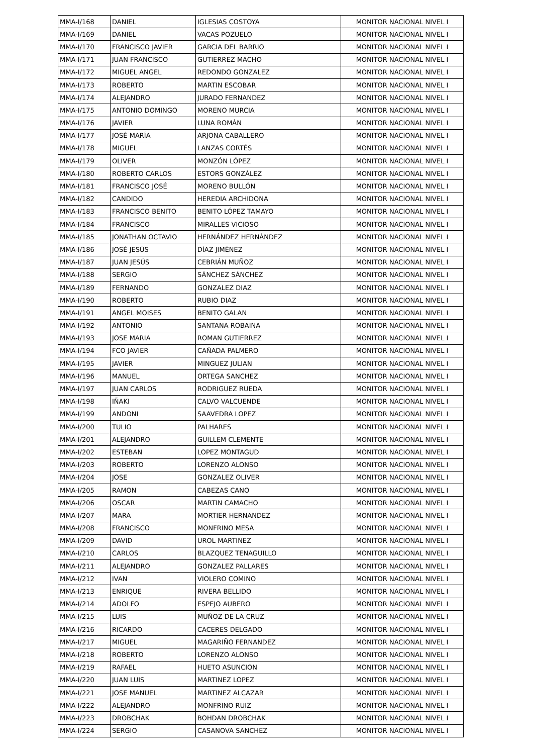| MMA-I/168 | DANIEL | IGLESIAS COSTOYA | MONITOR NACIONAL NIVEL I |
| MMA-I/169 | DANIEL | VACAS POZUELO | MONITOR NACIONAL NIVEL I |
| MMA-I/170 | FRANCISCO JAVIER | GARCIA DEL BARRIO | MONITOR NACIONAL NIVEL I |
| MMA-I/171 | JUAN FRANCISCO | GUTIERREZ MACHO | MONITOR NACIONAL NIVEL I |
| MMA-I/172 | MIGUEL ANGEL | REDONDO GONZALEZ | MONITOR NACIONAL NIVEL I |
| MMA-I/173 | ROBERTO | MARTIN ESCOBAR | MONITOR NACIONAL NIVEL I |
| MMA-I/174 | ALEJANDRO | JURADO FERNANDEZ | MONITOR NACIONAL NIVEL I |
| MMA-I/175 | ANTONIO DOMINGO | MORENO MURCIA | MONITOR NACIONAL NIVEL I |
| MMA-I/176 | JAVIER | LUNA ROMÁN | MONITOR NACIONAL NIVEL I |
| MMA-I/177 | JOSÉ MARÍA | ARJONA CABALLERO | MONITOR NACIONAL NIVEL I |
| MMA-I/178 | MIGUEL | LANZAS CORTÉS | MONITOR NACIONAL NIVEL I |
| MMA-I/179 | OLIVER | MONZÓN LÓPEZ | MONITOR NACIONAL NIVEL I |
| MMA-I/180 | ROBERTO CARLOS | ESTORS GONZÁLEZ | MONITOR NACIONAL NIVEL I |
| MMA-I/181 | FRANCISCO JOSÉ | MORENO BULLÓN | MONITOR NACIONAL NIVEL I |
| MMA-I/182 | CANDIDO | HEREDIA ARCHIDONA | MONITOR NACIONAL NIVEL I |
| MMA-I/183 | FRANCISCO BENITO | BENITO LÓPEZ TAMAYO | MONITOR NACIONAL NIVEL I |
| MMA-I/184 | FRANCISCO | MIRALLES VICIOSO | MONITOR NACIONAL NIVEL I |
| MMA-I/185 | JONATHAN OCTAVIO | HERNÁNDEZ HERNÁNDEZ | MONITOR NACIONAL NIVEL I |
| MMA-I/186 | JOSÉ JESÚS | DÍAZ JIMÉNEZ | MONITOR NACIONAL NIVEL I |
| MMA-I/187 | JUAN JESÚS | CEBRIÁN MUÑOZ | MONITOR NACIONAL NIVEL I |
| MMA-I/188 | SERGIO | SÁNCHEZ SÁNCHEZ | MONITOR NACIONAL NIVEL I |
| MMA-I/189 | FERNANDO | GONZALEZ DIAZ | MONITOR NACIONAL NIVEL I |
| MMA-I/190 | ROBERTO | RUBIO DIAZ | MONITOR NACIONAL NIVEL I |
| MMA-I/191 | ANGEL MOISES | BENITO GALAN | MONITOR NACIONAL NIVEL I |
| MMA-I/192 | ANTONIO | SANTANA ROBAINA | MONITOR NACIONAL NIVEL I |
| MMA-I/193 | JOSE MARIA | ROMAN GUTIERREZ | MONITOR NACIONAL NIVEL I |
| MMA-I/194 | FCO JAVIER | CAÑADA PALMERO | MONITOR NACIONAL NIVEL I |
| MMA-I/195 | JAVIER | MINGUEZ JULIAN | MONITOR NACIONAL NIVEL I |
| MMA-I/196 | MANUEL | ORTEGA SANCHEZ | MONITOR NACIONAL NIVEL I |
| MMA-I/197 | JUAN CARLOS | RODRIGUEZ RUEDA | MONITOR NACIONAL NIVEL I |
| MMA-I/198 | IÑAKI | CALVO VALCUENDE | MONITOR NACIONAL NIVEL I |
| MMA-I/199 | ANDONI | SAAVEDRA LOPEZ | MONITOR NACIONAL NIVEL I |
| MMA-I/200 | TULIO | PALHARES | MONITOR NACIONAL NIVEL I |
| MMA-I/201 | ALEJANDRO | GUILLEM CLEMENTE | MONITOR NACIONAL NIVEL I |
| MMA-I/202 | ESTEBAN | LOPEZ MONTAGUD | MONITOR NACIONAL NIVEL I |
| MMA-I/203 | ROBERTO | LORENZO ALONSO | MONITOR NACIONAL NIVEL I |
| MMA-I/204 | JOSE | GONZALEZ OLIVER | MONITOR NACIONAL NIVEL I |
| MMA-I/205 | RAMON | CABEZAS CANO | MONITOR NACIONAL NIVEL I |
| MMA-I/206 | OSCAR | MARTIN CAMACHO | MONITOR NACIONAL NIVEL I |
| MMA-I/207 | MARA | MORTIER HERNANDEZ | MONITOR NACIONAL NIVEL I |
| MMA-I/208 | FRANCISCO | MONFRINO MESA | MONITOR NACIONAL NIVEL I |
| MMA-I/209 | DAVID | UROL MARTINEZ | MONITOR NACIONAL NIVEL I |
| MMA-I/210 | CARLOS | BLAZQUEZ TENAGUILLO | MONITOR NACIONAL NIVEL I |
| MMA-I/211 | ALEJANDRO | GONZALEZ PALLARES | MONITOR NACIONAL NIVEL I |
| MMA-I/212 | IVAN | VIOLERO COMINO | MONITOR NACIONAL NIVEL I |
| MMA-I/213 | ENRIQUE | RIVERA BELLIDO | MONITOR NACIONAL NIVEL I |
| MMA-I/214 | ADOLFO | ESPEJO AUBERO | MONITOR NACIONAL NIVEL I |
| MMA-I/215 | LUIS | MUÑOZ DE LA CRUZ | MONITOR NACIONAL NIVEL I |
| MMA-I/216 | RICARDO | CACERES DELGADO | MONITOR NACIONAL NIVEL I |
| MMA-I/217 | MIGUEL | MAGARIÑO FERNANDEZ | MONITOR NACIONAL NIVEL I |
| MMA-I/218 | ROBERTO | LORENZO ALONSO | MONITOR NACIONAL NIVEL I |
| MMA-I/219 | RAFAEL | HUETO ASUNCION | MONITOR NACIONAL NIVEL I |
| MMA-I/220 | JUAN LUIS | MARTINEZ LOPEZ | MONITOR NACIONAL NIVEL I |
| MMA-I/221 | JOSE MANUEL | MARTINEZ ALCAZAR | MONITOR NACIONAL NIVEL I |
| MMA-I/222 | ALEJANDRO | MONFRINO RUIZ | MONITOR NACIONAL NIVEL I |
| MMA-I/223 | DROBCHAK | BOHDAN DROBCHAK | MONITOR NACIONAL NIVEL I |
| MMA-I/224 | SERGIO | CASANOVA SANCHEZ | MONITOR NACIONAL NIVEL I |